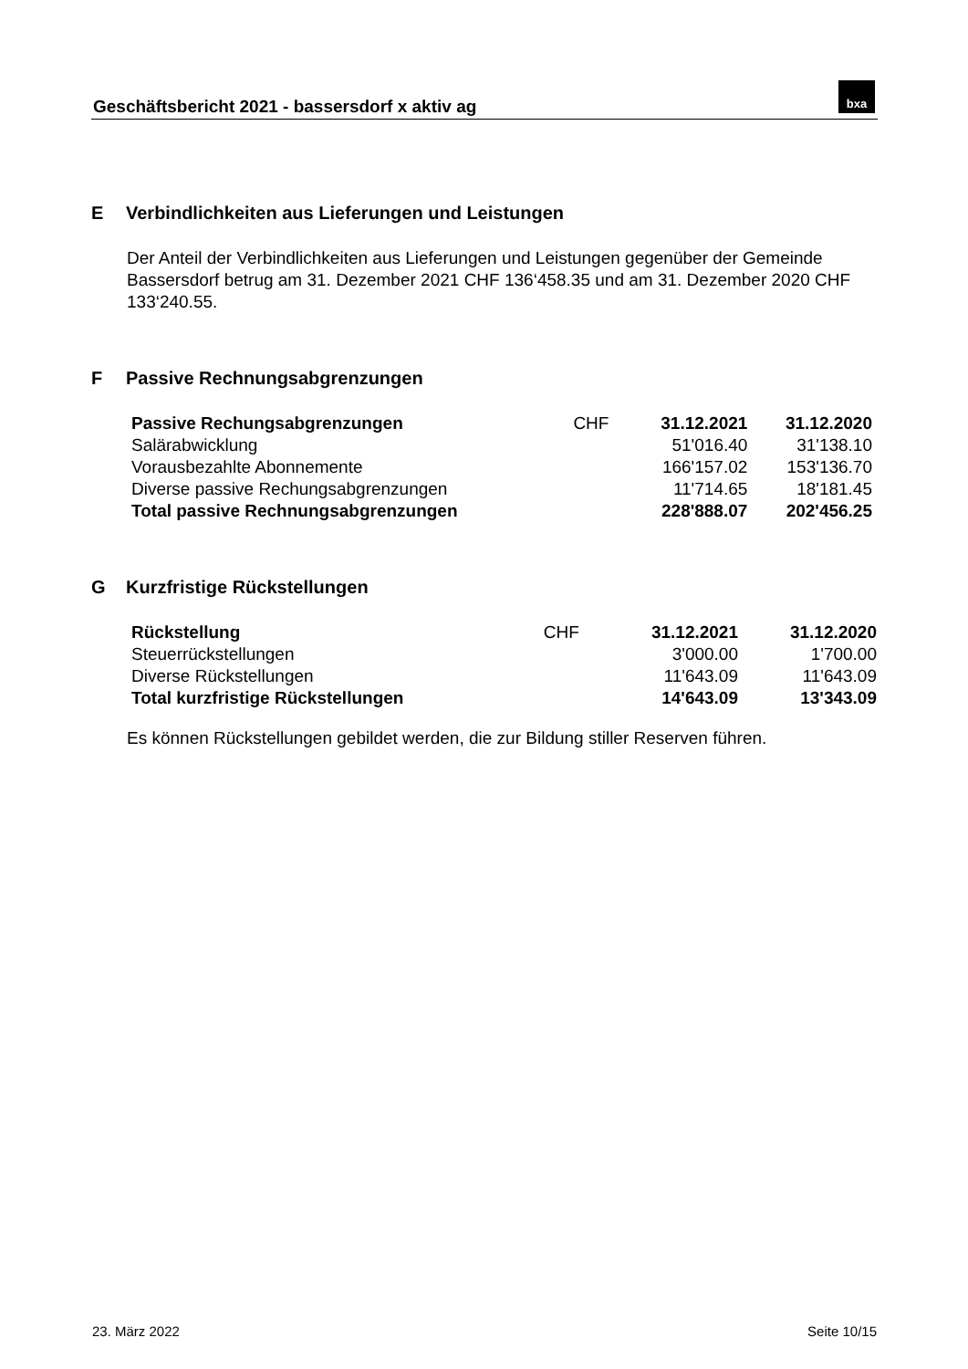Geschäftsbericht 2021 - bassersdorf x aktiv ag
bxa
E Verbindlichkeiten aus Lieferungen und Leistungen
Der Anteil der Verbindlichkeiten aus Lieferungen und Leistungen gegenüber der Gemeinde Bassersdorf betrug am 31. Dezember 2021 CHF 136‘458.35 und am 31. Dezember 2020 CHF 133‘240.55.
F Passive Rechnungsabgrenzungen
| Passive Rechungsabgrenzungen | CHF | 31.12.2021 | 31.12.2020 |
| Salärabwicklung | | 51'016.40 | 31'138.10 |
| Vorausbezahlte Abonnemente | | 166'157.02 | 153'136.70 |
| Diverse passive Rechungsabgrenzungen | | 11'714.65 | 18'181.45 |
| Total passive Rechnungsabgrenzungen | | 228'888.07 | 202'456.25 |
G Kurzfristige Rückstellungen
| Rückstellung | CHF | 31.12.2021 | 31.12.2020 |
| Steuerrückstellungen | | 3'000.00 | 1'700.00 |
| Diverse Rückstellungen | | 11'643.09 | 11'643.09 |
| Total kurzfristige Rückstellungen | | 14'643.09 | 13'343.09 |
Es können Rückstellungen gebildet werden, die zur Bildung stiller Reserven führen.
23. März 2022 Seite 10/15